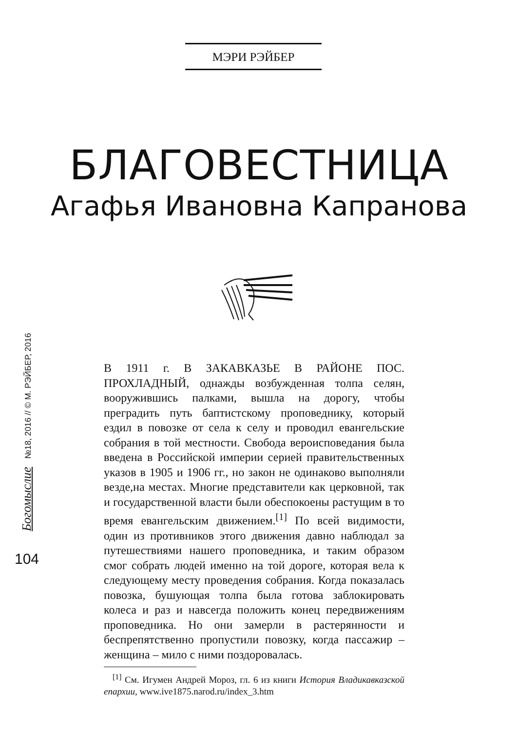МЭРИ РЭЙБЕР
БЛАГОВЕСТНИЦА
Агафья Ивановна Капранова
Богомыслие №18, 2016 // © М. РЭЙБЕР, 2016
104
В 1911 г. В ЗАКАВКАЗЬЕ В РАЙОНЕ ПОС. ПРОХЛАДНЫЙ, однажды возбужденная толпа селян, вооружившись палками, вышла на дорогу, чтобы преградить путь баптистскому проповеднику, который ездил в повозке от села к селу и проводил евангельские собрания в той местности. Свобода вероисповедания была введена в Российской империи серией правительственных указов в 1905 и 1906 гг., но закон не одинаково выполняли везде,на местах. Многие представители как церковной, так и государственной власти были обеспокоены растущим в то время евангельским движением.<sup>[1]</sup> По всей видимости, один из противников этого движения давно наблюдал за путешествиями нашего проповедника, и таким образом смог собрать людей именно на той дороге, которая вела к следующему месту проведения собрания. Когда показалась повозка, бушующая толпа была готова заблокировать колеса и раз и навсегда положить конец передвижениям проповедника. Но они замерли в растерянности и беспрепятственно пропустили повозку, когда пассажир – женщина – мило с ними поздоровалась.
<sup>[1]</sup> См. Игумен Андрей Мороз, гл. 6 из книги История Владикавказской епархии, www.ive1875.narod.ru/index_3.htm